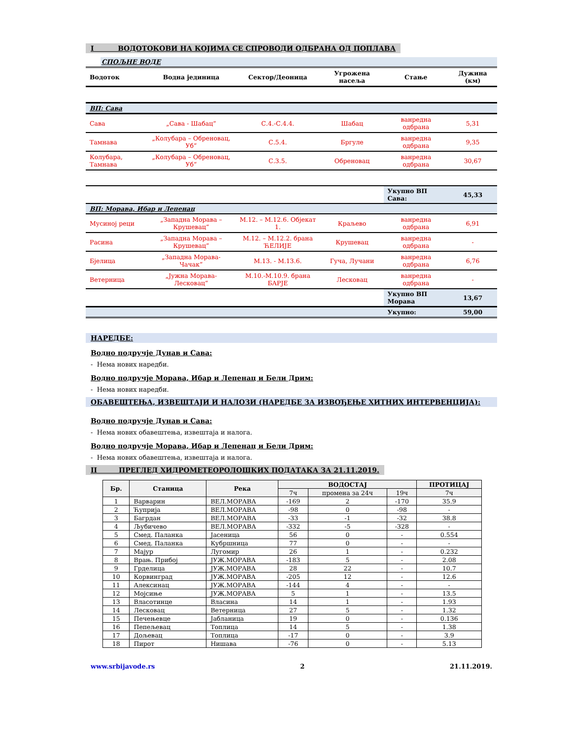I ВОДОТОКОВИ НА КОЈИМА СЕ СПРОВОДИ ОДБРАНА ОД ПОПЛАВА
СПОЉНЕ ВОДЕ
| Водоток | Водна јединица | Сектор/Деоница | Угрожена насеља | Стање | Дужина (км) |
| --- | --- | --- | --- | --- | --- |
| ВП: Сава | | | | | |
| Сава | „Сава - Шабац“ | С.4.-С.4.4. | Шабац | ванредна одбрана | 5,31 |
| Тамнава | „Колубара – Обреновац, Уб“ | С.5.4. | Бргуле | ванредна одбрана | 9,35 |
| Колубара, Тамнава | „Колубара – Обреновац, Уб“ | С.3.5. | Обреновац | ванредна одбрана | 30,67 |
| | | | | Укупно ВП Сава: | 45,33 |
| ВП: Морава, Ибар и Лепенац | | | | | |
| Мусиној реци | „Западна Морава – Крушевац“ | М.12. – М.12.6. Објекат 1. | Краљево | ванредна одбрана | 6,91 |
| Расина | „Западна Морава – Крушевац“ | М.12. – М.12.2. брана ЋЕЛИЈЕ | Крушевац | ванредна одбрана | - |
| Бјелица | „Западна Морава- Чачак“ | М.13. - М.13.6. | Гуча, Лучани | ванредна одбрана | 6,76 |
| Ветерница | „Јужна Морава- Лесковац“ | М.10.-М.10.9. брана БАРЈЕ | Лесковац | ванредна одбрана | - |
| | | | | Укупно ВП Морава | 13,67 |
| | | | | Укупно: | 59,00 |
НАРЕДБЕ:
Водно подручје Дунав и Сава:
- Нема нових наредби.
Водно подручје Морава, Ибар и Лепенац и Бели Дрим:
- Нема нових наредби.
ОБАВЕШТЕЊА, ИЗВЕШТАЈИ И НАЛОЗИ (НАРЕДБЕ ЗА ИЗВОЂЕЊЕ ХИТНИХ ИНТЕРВЕНЦИЈА):
Водно подручје Дунав и Сава:
- Нема нових обавештења, извештаја и налога.
Водно подручје Морава, Ибар и Лепенац и Бели Дрим:
- Нема нових обавештења, извештаја и налога.
II ПРЕГЛЕД ХИДРОМЕТЕОРОЛОШКИХ ПОДАТАКА ЗА 21.11.2019.
| Бр. | Станица | Река | ВОДОСТАЈ | | | ПРОТИЦАЈ |
| --- | --- | --- | --- | --- | --- | --- |
| | | | 7ч | промена за 24ч | 19ч | 7ч |
| 1 | Варварин | ВЕЛ.МОРАВА | -169 | 2 | -170 | 35.9 |
| 2 | Ћуприја | ВЕЛ.МОРАВА | -98 | 0 | -98 | - |
| 3 | Багрдан | ВЕЛ.МОРАВА | -33 | -1 | -32 | 38.8 |
| 4 | Љубичево | ВЕЛ.МОРАВА | -332 | -5 | -328 | - |
| 5 | Смед. Паланка | Јасеница | 56 | 0 | - | 0.554 |
| 6 | Смед. Паланка | Кубршница | 77 | 0 | - | - |
| 7 | Мајур | Лугомир | 26 | 1 | - | 0.232 |
| 8 | Врањ. Прибој | ЈУЖ.МОРАВА | -183 | 5 | - | 2.08 |
| 9 | Грделица | ЈУЖ.МОРАВА | 28 | 22 | - | 10.7 |
| 10 | Корвинград | ЈУЖ.МОРАВА | -205 | 12 | - | 12.6 |
| 11 | Алексинац | ЈУЖ.МОРАВА | -144 | 4 | - | - |
| 12 | Мојсиње | ЈУЖ.МОРАВА | 5 | 1 | - | 13.5 |
| 13 | Власотинце | Власина | 14 | 1 | - | 1.93 |
| 14 | Лесковац | Ветерница | 27 | 5 | - | 1.32 |
| 15 | Печењевце | Јабланица | 19 | 0 | - | 0.136 |
| 16 | Пепељевац | Топлица | 14 | 5 | - | 1.38 |
| 17 | Дољевац | Топлица | -17 | 0 | - | 3.9 |
| 18 | Пирот | Нишава | -76 | 0 | - | 5.13 |
www.srbijavode.rs 2 21.11.2019.